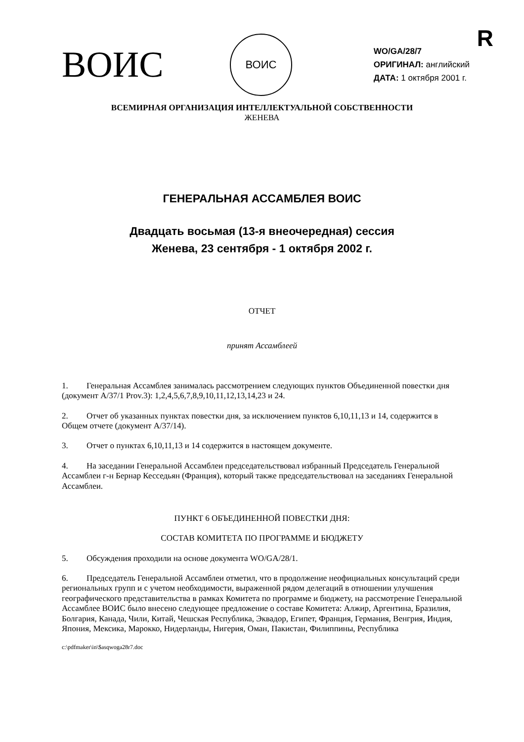R
ВОИС
ВОИС
WO/GA/28/7
ОРИГИНАЛ: английский
ДАТА: 1 октября 2001 г.
ВСЕМИРНАЯ ОРГАНИЗАЦИЯ ИНТЕЛЛЕКТУАЛЬНОЙ СОБСТВЕННОСТИ
ЖЕНЕВА
ГЕНЕРАЛЬНАЯ АССАМБЛЕЯ ВОИС
Двадцать восьмая (13-я внеочередная) сессия
Женева, 23 сентября - 1 октября 2002 г.
ОТЧЕТ
принят Ассамблеей
1. Генеральная Ассамблея занималась рассмотрением следующих пунктов Объединенной повестки дня (документ A/37/1 Prov.3): 1,2,4,5,6,7,8,9,10,11,12,13,14,23 и 24.
2. Отчет об указанных пунктах повестки дня, за исключением пунктов 6,10,11,13 и 14, содержится в Общем отчете (документ A/37/14).
3. Отчет о пунктах 6,10,11,13 и 14 содержится в настоящем документе.
4. На заседании Генеральной Ассамблеи председательствовал избранный Председатель Генеральной Ассамблеи г-н Бернар Кесседьян (Франция), который также председательствовал на заседаниях Генеральной Ассамблеи.
ПУНКТ 6 ОБЪЕДИНЕННОЙ ПОВЕСТКИ ДНЯ:
СОСТАВ КОМИТЕТА ПО ПРОГРАММЕ И БЮДЖЕТУ
5. Обсуждения проходили на основе документа WO/GA/28/1.
6. Председатель Генеральной Ассамблеи отметил, что в продолжение неофициальных консультаций среди региональных групп и с учетом необходимости, выраженной рядом делегаций в отношении улучшения географического представительства в рамках Комитета по программе и бюджету, на рассмотрение Генеральной Ассамблее ВОИС было внесено следующее предложение о составе Комитета: Алжир, Аргентина, Бразилия, Болгария, Канада, Чили, Китай, Чешская Республика, Эквадор, Египет, Франция, Германия, Венгрия, Индия, Япония, Мексика, Марокко, Нидерланды, Нигерия, Оман, Пакистан, Филиппины, Республика
c:\pdfmaker\in\$asqwoga28r7.doc